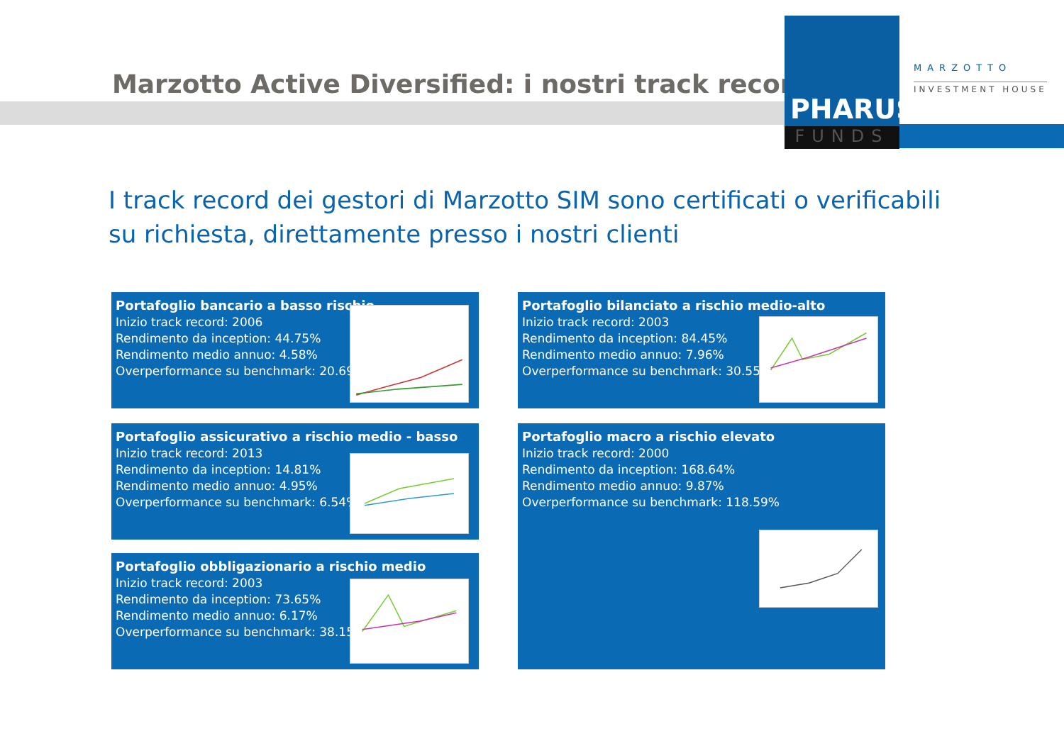Marzotto Active Diversified: i nostri track record
PHARUS
FUNDS
MARZOTTO
INVESTMENT HOUSE
I track record dei gestori di Marzotto SIM sono certificati o verificabili su richiesta, direttamente presso i nostri clienti
Portafoglio bancario a basso rischio
Inizio track record: 2006
Rendimento da inception: 44.75%
Rendimento medio annuo: 4.58%
Overperformance su benchmark: 20.69%
Portafoglio bilanciato a rischio medio-alto
Inizio track record: 2003
Rendimento da inception: 84.45%
Rendimento medio annuo: 7.96%
Overperformance su benchmark: 30.55%
Portafoglio assicurativo a rischio medio - basso
Inizio track record: 2013
Rendimento da inception: 14.81%
Rendimento medio annuo: 4.95%
Overperformance su benchmark: 6.54%
Portafoglio macro a rischio elevato
Inizio track record: 2000
Rendimento da inception: 168.64%
Rendimento medio annuo: 9.87%
Overperformance su benchmark: 118.59%
Portafoglio obbligazionario a rischio medio
Inizio track record: 2003
Rendimento da inception: 73.65%
Rendimento medio annuo: 6.17%
Overperformance su benchmark: 38.15%